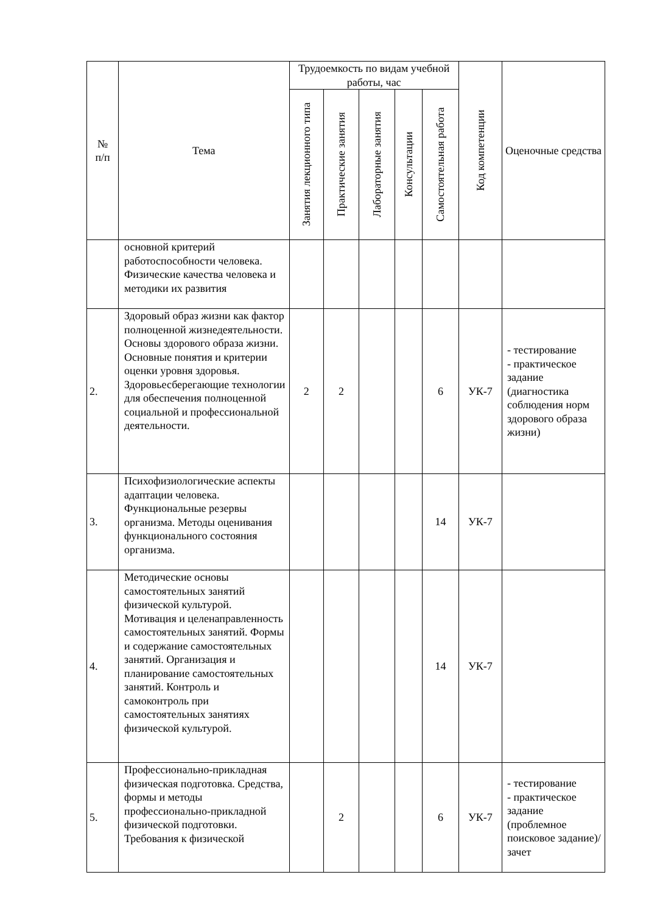| № п/п | Тема | Трудоемкость по видам учебной работы, час | | | | | Код компетенции | Оценочные средства |
| --- | --- | --- | --- | --- | --- | --- | --- | --- |
| | | Занятия лекционного типа | Практические занятия | Лабораторные занятия | Консультации | Самостоятельная работа | | |
| | основной критерий работоспособности человека. Физические качества человека и методики их развития | | | | | | | |
| 2. | Здоровый образ жизни как фактор полноценной жизнедеятельности. Основы здорового образа жизни. Основные понятия и критерии оценки уровня здоровья. Здоровьесберегающие технологии для обеспечения полноценной социальной и профессиональной деятельности. | 2 | 2 | | | 6 | УК-7 | - тестирование - практическое задание (диагностика соблюдения норм здорового образа жизни) |
| 3. | Психофизиологические аспекты адаптации человека. Функциональные резервы организма. Методы оценивания функционального состояния организма. | | | | | 14 | УК-7 | |
| 4. | Методические основы самостоятельных занятий физической культурой. Мотивация и целенаправленность самостоятельных занятий. Формы и содержание самостоятельных занятий. Организация и планирование самостоятельных занятий. Контроль и самоконтроль при самостоятельных занятиях физической культурой. | | | | | 14 | УК-7 | |
| 5. | Профессионально-прикладная физическая подготовка. Средства, формы и методы профессионально-прикладной физической подготовки. Требования к физической | | 2 | | | 6 | УК-7 | - тестирование - практическое задание (проблемное поисковое задание)/зачет |